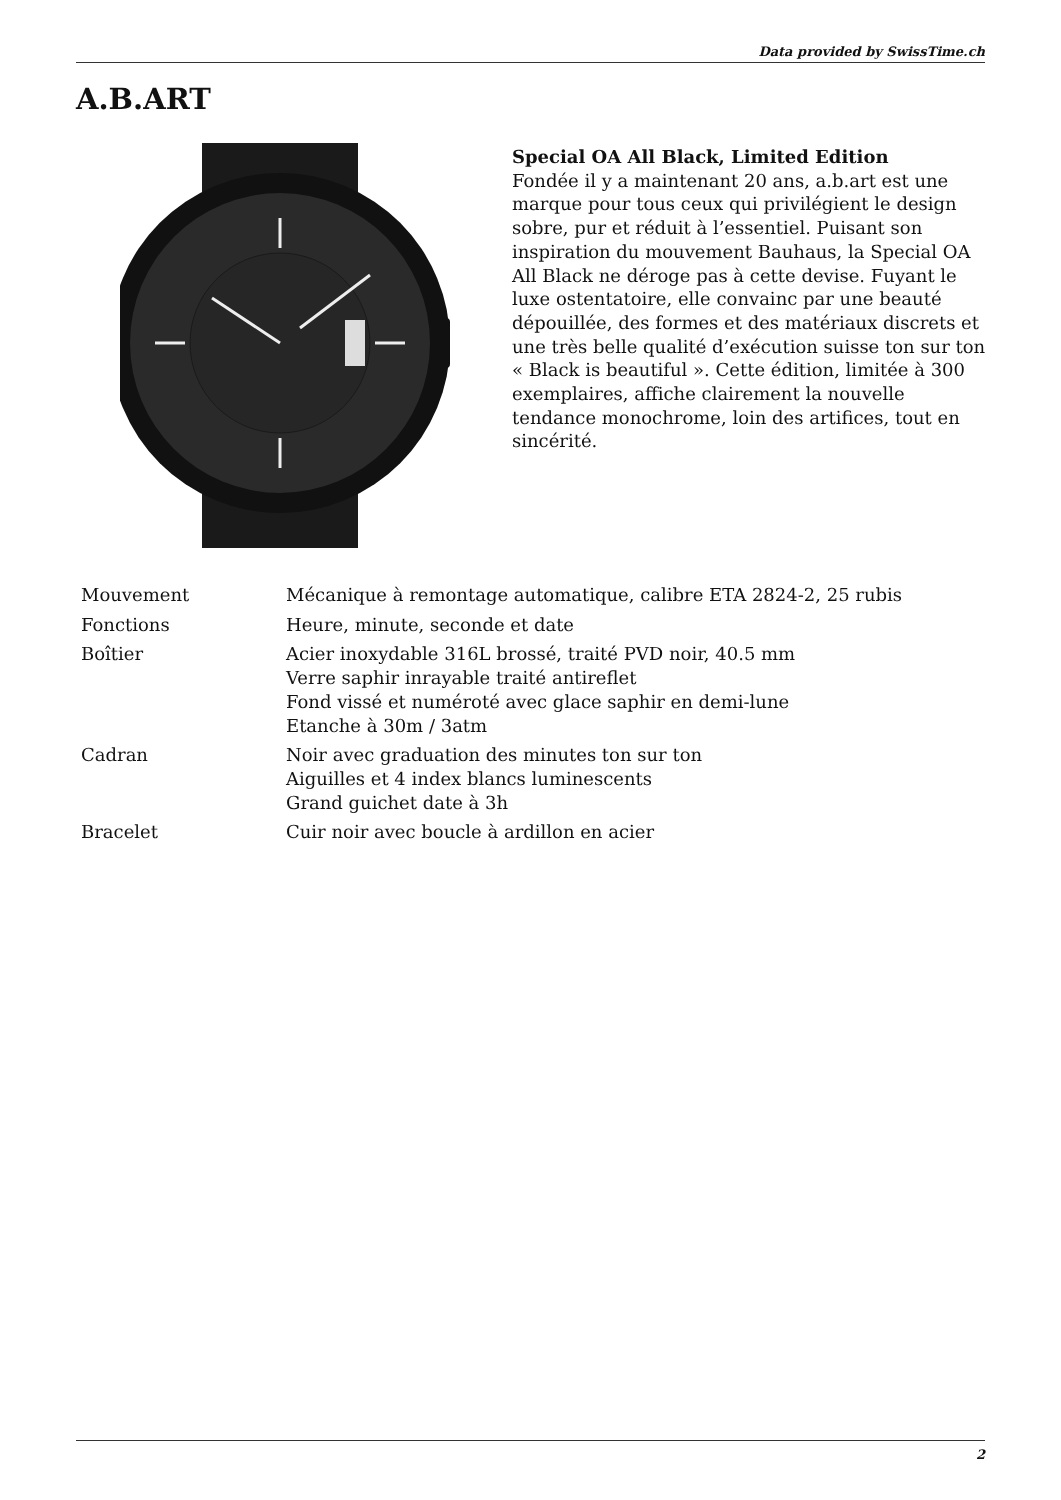Data provided by SwissTime.ch
A.B.ART
Special OA All Black, Limited Edition
Fondée il y a maintenant 20 ans, a.b.art est une marque pour tous ceux qui privilégient le design sobre, pur et réduit à l’essentiel. Puisant son inspiration du mouvement Bauhaus, la Special OA All Black ne déroge pas à cette devise. Fuyant le luxe ostentatoire, elle convainc par une beauté dépouillée, des formes et des matériaux discrets et une très belle qualité d’exécution suisse ton sur ton « Black is beautiful ». Cette édition, limitée à 300 exemplaires, affiche clairement la nouvelle tendance monochrome, loin des artifices, tout en sincérité.
| Mouvement | Mécanique à remontage automatique, calibre ETA 2824-2, 25 rubis |
| Fonctions | Heure, minute, seconde et date |
| Boîtier | Acier inoxydable 316L brossé, traité PVD noir, 40.5 mm Verre saphir inrayable traité antireflet Fond vissé et numéroté avec glace saphir en demi-lune Etanche à 30m / 3atm |
| Cadran | Noir avec graduation des minutes ton sur ton Aiguilles et 4 index blancs luminescents Grand guichet date à 3h |
| Bracelet | Cuir noir avec boucle à ardillon en acier |
2